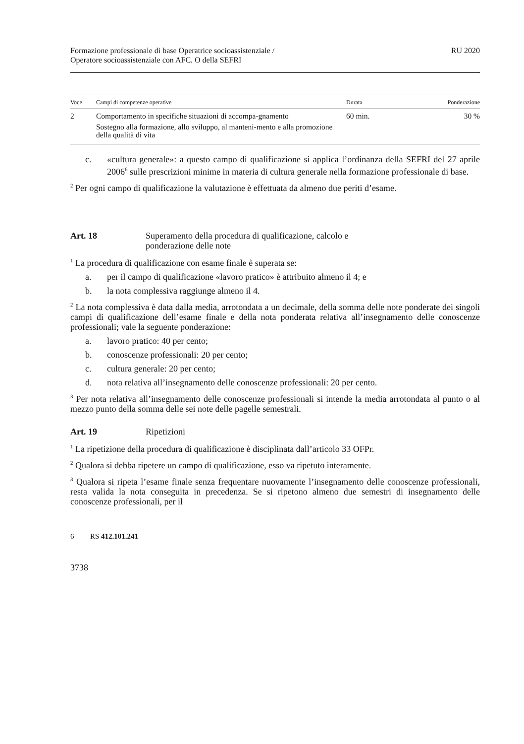Formazione professionale di base Operatrice socioassistenziale /
Operatore socioassistenziale con AFC. O della SEFRI
RU 2020
| Voce | Campi di competenze operative | Durata | Ponderazione |
| --- | --- | --- | --- |
| 2 | Comportamento in specifiche situazioni di accompa-gnamento Sostegno alla formazione, allo sviluppo, al manteni-mento e alla promozione della qualità di vita | 60 min. | 30 % |
c. «cultura generale»: a questo campo di qualificazione si applica l’ordinanza della SEFRI del 27 aprile 2006<sup>6</sup> sulle prescrizioni minime in materia di cultura generale nella formazione professionale di base.
<sup>2</sup> Per ogni campo di qualificazione la valutazione è effettuata da almeno due periti d’esame.
Art. 18 Superamento della procedura di qualificazione, calcolo e
ponderazione delle note
<sup>1</sup> La procedura di qualificazione con esame finale è superata se:
a. per il campo di qualificazione «lavoro pratico» è attribuito almeno il 4; e
b. la nota complessiva raggiunge almeno il 4.
<sup>2</sup> La nota complessiva è data dalla media, arrotondata a un decimale, della somma delle note ponderate dei singoli campi di qualificazione dell’esame finale e della nota ponderata relativa all’insegnamento delle conoscenze professionali; vale la seguente ponderazione:
a. lavoro pratico: 40 per cento;
b. conoscenze professionali: 20 per cento;
c. cultura generale: 20 per cento;
d. nota relativa all’insegnamento delle conoscenze professionali: 20 per cento.
<sup>3</sup> Per nota relativa all’insegnamento delle conoscenze professionali si intende la media arrotondata al punto o al mezzo punto della somma delle sei note delle pagelle semestrali.
Art. 19 Ripetizioni
<sup>1</sup> La ripetizione della procedura di qualificazione è disciplinata dall’articolo 33 OFPr.
<sup>2</sup> Qualora si debba ripetere un campo di qualificazione, esso va ripetuto interamente.
<sup>3</sup> Qualora si ripeta l’esame finale senza frequentare nuovamente l’insegnamento delle conoscenze professionali, resta valida la nota conseguita in precedenza. Se si ripetono almeno due semestri di insegnamento delle conoscenze professionali, per il
6 RS 412.101.241
3738